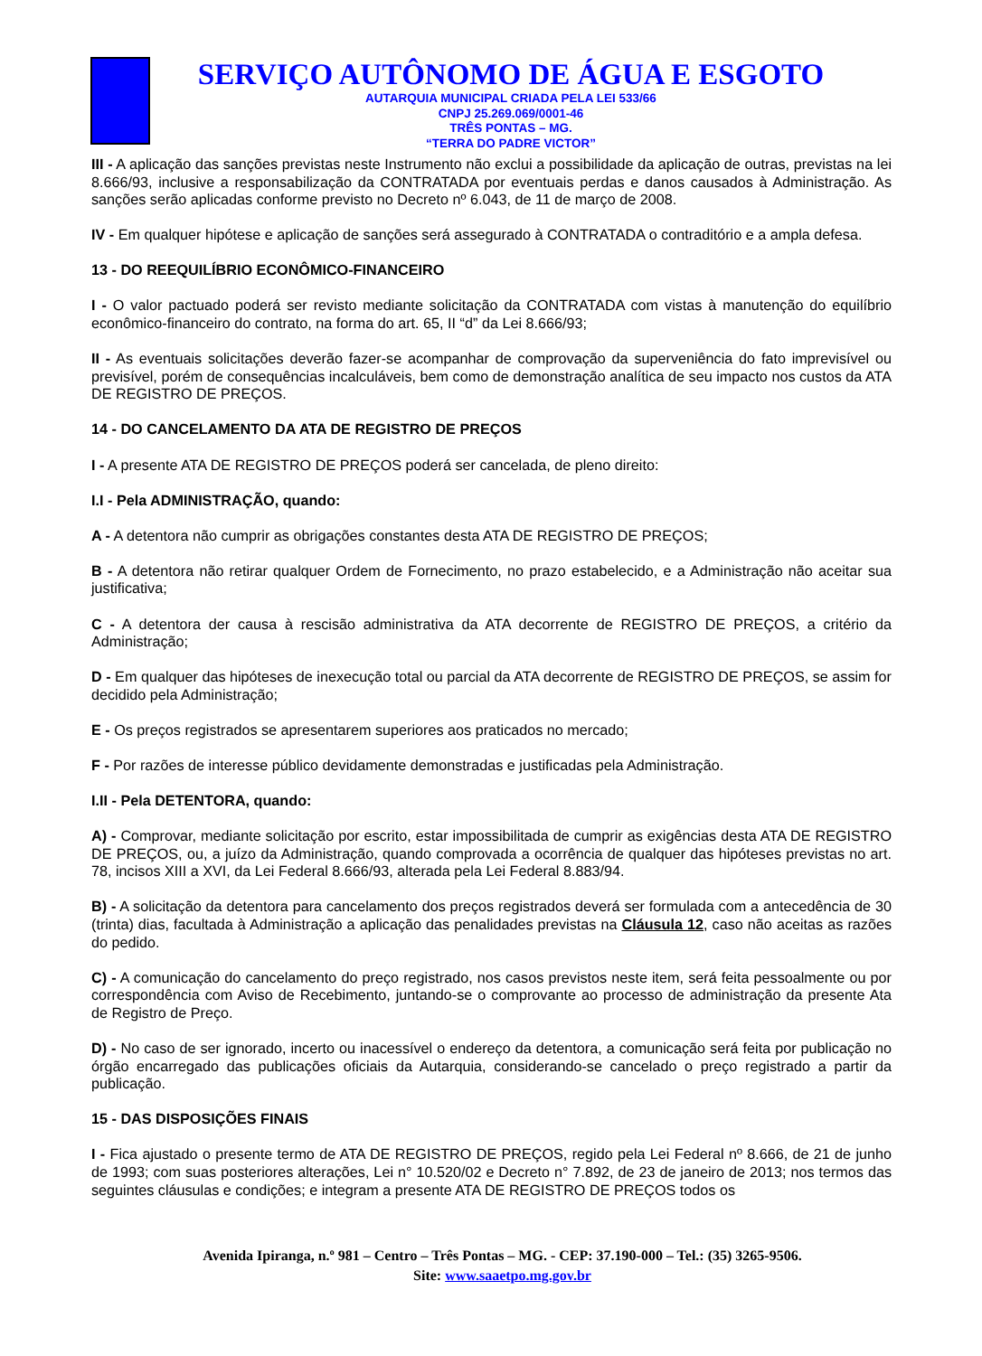SERVIÇO AUTÔNOMO DE ÁGUA E ESGOTO
AUTARQUIA MUNICIPAL CRIADA PELA LEI 533/66
CNPJ 25.269.069/0001-46
TRÊS PONTAS – MG.
“TERRA DO PADRE VICTOR”
III - A aplicação das sanções previstas neste Instrumento não exclui a possibilidade da aplicação de outras, previstas na lei 8.666/93, inclusive a responsabilização da CONTRATADA por eventuais perdas e danos causados à Administração. As sanções serão aplicadas conforme previsto no Decreto nº 6.043, de 11 de março de 2008.
IV - Em qualquer hipótese e aplicação de sanções será assegurado à CONTRATADA o contraditório e a ampla defesa.
13 - DO REEQUILÍBRIO ECONÔMICO-FINANCEIRO
I - O valor pactuado poderá ser revisto mediante solicitação da CONTRATADA com vistas à manutenção do equilíbrio econômico-financeiro do contrato, na forma do art. 65, II “d” da Lei 8.666/93;
II - As eventuais solicitações deverão fazer-se acompanhar de comprovação da superveniência do fato imprevisível ou previsível, porém de consequências incalculáveis, bem como de demonstração analítica de seu impacto nos custos da ATA DE REGISTRO DE PREÇOS.
14 - DO CANCELAMENTO DA ATA DE REGISTRO DE PREÇOS
I - A presente ATA DE REGISTRO DE PREÇOS poderá ser cancelada, de pleno direito:
I.I - Pela ADMINISTRAÇÃO, quando:
A - A detentora não cumprir as obrigações constantes desta ATA DE REGISTRO DE PREÇOS;
B - A detentora não retirar qualquer Ordem de Fornecimento, no prazo estabelecido, e a Administração não aceitar sua justificativa;
C - A detentora der causa à rescisão administrativa da ATA decorrente de REGISTRO DE PREÇOS, a critério da Administração;
D - Em qualquer das hipóteses de inexecução total ou parcial da ATA decorrente de REGISTRO DE PREÇOS, se assim for decidido pela Administração;
E - Os preços registrados se apresentarem superiores aos praticados no mercado;
F - Por razões de interesse público devidamente demonstradas e justificadas pela Administração.
I.II - Pela DETENTORA, quando:
A) - Comprovar, mediante solicitação por escrito, estar impossibilitada de cumprir as exigências desta ATA DE REGISTRO DE PREÇOS, ou, a juízo da Administração, quando comprovada a ocorrência de qualquer das hipóteses previstas no art. 78, incisos XIII a XVI, da Lei Federal 8.666/93, alterada pela Lei Federal 8.883/94.
B) - A solicitação da detentora para cancelamento dos preços registrados deverá ser formulada com a antecedência de 30 (trinta) dias, facultada à Administração a aplicação das penalidades previstas na Cláusula 12, caso não aceitas as razões do pedido.
C) - A comunicação do cancelamento do preço registrado, nos casos previstos neste item, será feita pessoalmente ou por correspondência com Aviso de Recebimento, juntando-se o comprovante ao processo de administração da presente Ata de Registro de Preço.
D) - No caso de ser ignorado, incerto ou inacessível o endereço da detentora, a comunicação será feita por publicação no órgão encarregado das publicações oficiais da Autarquia, considerando-se cancelado o preço registrado a partir da publicação.
15 - DAS DISPOSIÇÕES FINAIS
I - Fica ajustado o presente termo de ATA DE REGISTRO DE PREÇOS, regido pela Lei Federal nº 8.666, de 21 de junho de 1993; com suas posteriores alterações, Lei n° 10.520/02 e Decreto n° 7.892, de 23 de janeiro de 2013; nos termos das seguintes cláusulas e condições; e integram a presente ATA DE REGISTRO DE PREÇOS todos os
Avenida Ipiranga, n.º 981 – Centro – Três Pontas – MG. - CEP: 37.190-000 – Tel.: (35) 3265-9506.
Site: www.saaetpo.mg.gov.br